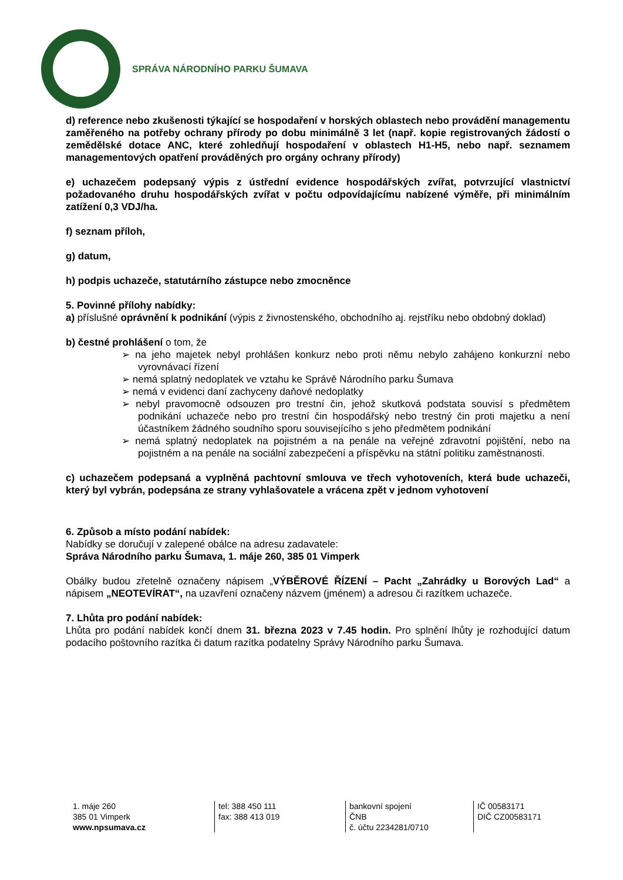SPRÁVA NÁRODNÍHO PARKU ŠUMAVA
d) reference nebo zkušenosti týkající se hospodaření v horských oblastech nebo provádění managementu zaměřeného na potřeby ochrany přírody po dobu minimálně 3 let (např. kopie registrovaných žádostí o zemědělské dotace ANC, které zohledňují hospodaření v oblastech H1-H5, nebo např. seznamem managementových opatření prováděných pro orgány ochrany přírody)
e) uchazečem podepsaný výpis z ústřední evidence hospodářských zvířat, potvrzující vlastnictví požadovaného druhu hospodářských zvířat v počtu odpovídajícímu nabízené výměře, při minimálním zatížení 0,3 VDJ/ha.
f) seznam příloh,
g) datum,
h) podpis uchazeče, statutárního zástupce nebo zmocněnce
5. Povinné přílohy nabídky:
a) příslušné oprávnění k podnikání (výpis z živnostenského, obchodního aj. rejstříku nebo obdobný doklad)
b) čestné prohlášení o tom, že
➢ na jeho majetek nebyl prohlášen konkurz nebo proti němu nebylo zahájeno konkurzní nebo vyrovnávací řízení
➢ nemá splatný nedoplatek ve vztahu ke Správě Národního parku Šumava
➢ nemá v evidenci daní zachyceny daňové nedoplatky
➢ nebyl pravomocně odsouzen pro trestní čin, jehož skutková podstata souvisí s předmětem podnikání uchazeče nebo pro trestní čin hospodářský nebo trestný čin proti majetku a není účastníkem žádného soudního sporu souvisejícího s jeho předmětem podnikání
➢ nemá splatný nedoplatek na pojistném a na penále na veřejné zdravotní pojištění, nebo na pojistném a na penále na sociální zabezpečení a příspěvku na státní politiku zaměstnanosti.
c) uchazečem podepsaná a vyplněná pachtovní smlouva ve třech vyhotoveních, která bude uchazeči, který byl vybrán, podepsána ze strany vyhlašovatele a vrácena zpět v jednom vyhotovení
6. Způsob a místo podání nabídek:
Nabídky se doručují v zalepené obálce na adresu zadavatele:
Správa Národního parku Šumava, 1. máje 260, 385 01 Vimperk
Obálky budou zřetelně označeny nápisem „VÝBĚROVÉ ŘÍZENÍ – Pacht „Zahrádky u Borových Lad“ a nápisem „NEOTEVÍRAT“, na uzavření označeny názvem (jménem) a adresou či razítkem uchazeče.
7. Lhůta pro podání nabídek:
Lhůta pro podání nabídek končí dnem 31. března 2023 v 7.45 hodin. Pro splnění lhůty je rozhodující datum podacího poštovního razítka či datum razítka podatelny Správy Národního parku Šumava.
1. máje 260
385 01 Vimperk
www.npsumava.cz
tel: 388 450 111
fax: 388 413 019
bankovní spojení
ČNB
č. účtu 2234281/0710
IČ 00583171
DIČ CZ00583171